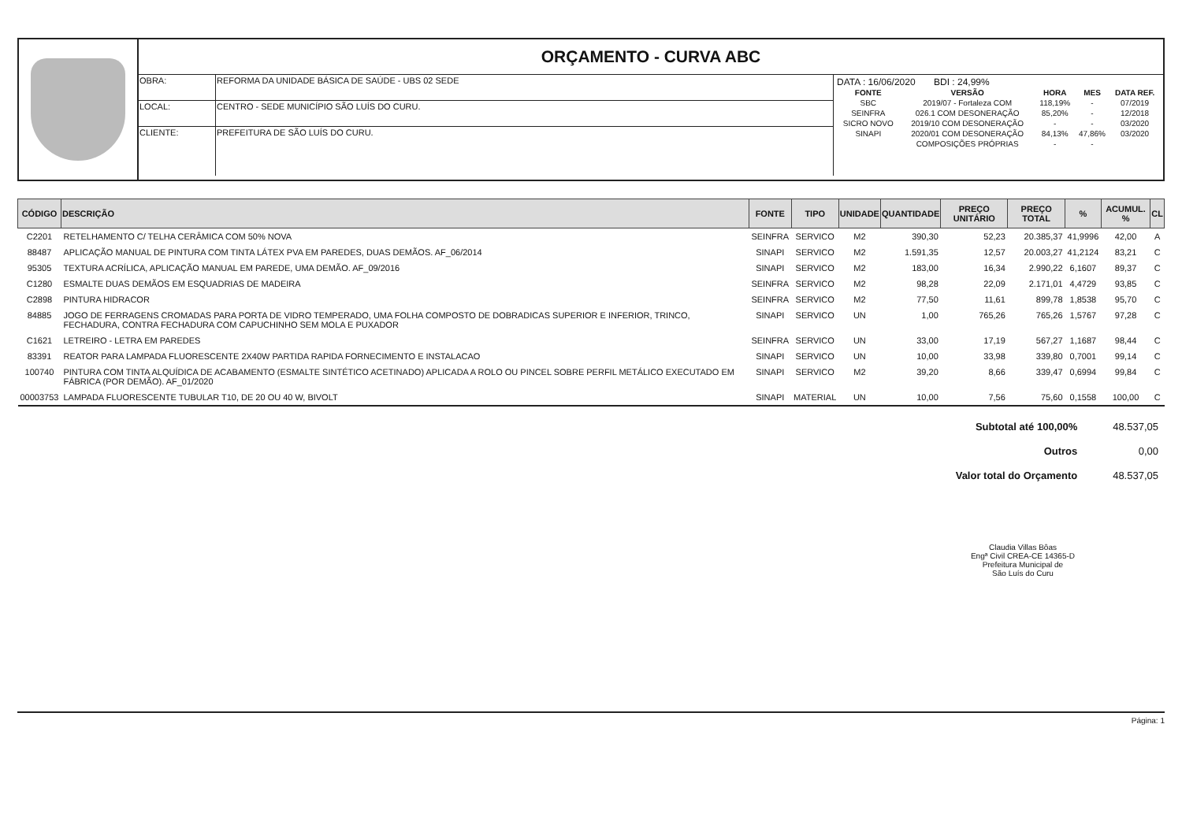ORÇAMENTO - CURVA ABC
| OBRA: | REFORMA DA UNIDADE BÁSICA DE SAÚDE - UBS 02 SEDE |
| LOCAL: | CENTRO - SEDE MUNICÍPIO SÃO LUÍS DO CURU. |
| CLIENTE: | PREFEITURA DE SÃO LUÍS DO CURU. |
DATA : 16/06/2020 BDI : 24,99%
| FONTE | VERSÃO | HORA | MES | DATA REF. |
| --- | --- | --- | --- | --- |
| SBC | 2019/07 - Fortaleza COM | 118,19% | - | 07/2019 |
| SEINFRA | 026.1 COM DESONERAÇÃO | 85,20% | - | 12/2018 |
| SICRO NOVO | 2019/10 COM DESONERAÇÃO | - | - | 03/2020 |
| SINAPI | 2020/01 COM DESONERAÇÃO | 84,13% | 47,86% | 03/2020 |
| | COMPOSIÇÕES PRÓPRIAS | - | - | |
| CÓDIGO | DESCRIÇÃO | FONTE | TIPO | UNIDADE | QUANTIDADE | PREÇO UNITÁRIO | PREÇO TOTAL | % | ACUMUL. % | CL |
| --- | --- | --- | --- | --- | --- | --- | --- | --- | --- | --- |
| C2201 | RETELHAMENTO C/ TELHA CERÂMICA COM 50% NOVA | SEINFRA | SERVICO | M2 | 390,30 | 52,23 | 20.385,37 | 41,9996 | 42,00 | A |
| 88487 | APLICAÇÃO MANUAL DE PINTURA COM TINTA LÁTEX PVA EM PAREDES, DUAS DEMÃOS. AF_06/2014 | SINAPI | SERVICO | M2 | 1.591,35 | 12,57 | 20.003,27 | 41,2124 | 83,21 | C |
| 95305 | TEXTURA ACRÍLICA, APLICAÇÃO MANUAL EM PAREDE, UMA DEMÃO. AF_09/2016 | SINAPI | SERVICO | M2 | 183,00 | 16,34 | 2.990,22 | 6,1607 | 89,37 | C |
| C1280 | ESMALTE DUAS DEMÃOS EM ESQUADRIAS DE MADEIRA | SEINFRA | SERVICO | M2 | 98,28 | 22,09 | 2.171,01 | 4,4729 | 93,85 | C |
| C2898 | PINTURA HIDRACOR | SEINFRA | SERVICO | M2 | 77,50 | 11,61 | 899,78 | 1,8538 | 95,70 | C |
| 84885 | JOGO DE FERRAGENS CROMADAS PARA PORTA DE VIDRO TEMPERADO, UMA FOLHA COMPOSTO DE DOBRADICAS SUPERIOR E INFERIOR, TRINCO, FECHADURA, CONTRA FECHADURA COM CAPUCHINHO SEM MOLA E PUXADOR | SINAPI | SERVICO | UN | 1,00 | 765,26 | 765,26 | 1,5767 | 97,28 | C |
| C1621 | LETREIRO - LETRA EM PAREDES | SEINFRA | SERVICO | UN | 33,00 | 17,19 | 567,27 | 1,1687 | 98,44 | C |
| 83391 | REATOR PARA LAMPADA FLUORESCENTE 2X40W PARTIDA RAPIDA FORNECIMENTO E INSTALACAO | SINAPI | SERVICO | UN | 10,00 | 33,98 | 339,80 | 0,7001 | 99,14 | C |
| 100740 | PINTURA COM TINTA ALQUÍDICA DE ACABAMENTO (ESMALTE SINTÉTICO ACETINADO) APLICADA A ROLO OU PINCEL SOBRE PERFIL METÁLICO EXECUTADO EM FÁBRICA (POR DEMÃO). AF_01/2020 | SINAPI | SERVICO | M2 | 39,20 | 8,66 | 339,47 | 0,6994 | 99,84 | C |
| 00003753 | LAMPADA FLUORESCENTE TUBULAR T10, DE 20 OU 40 W, BIVOLT | SINAPI | MATERIAL | UN | 10,00 | 7,56 | 75,60 | 0,1558 | 100,00 | C |
| Subtotal até 100,00% | 48.537,05 |
| Outros | 0,00 |
| Valor total do Orçamento | 48.537,05 |
Claudia Villas Bôas
Engª Civil CREA-CE 14365-D
Prefeitura Municipal de
São Luís do Curu
Página: 1